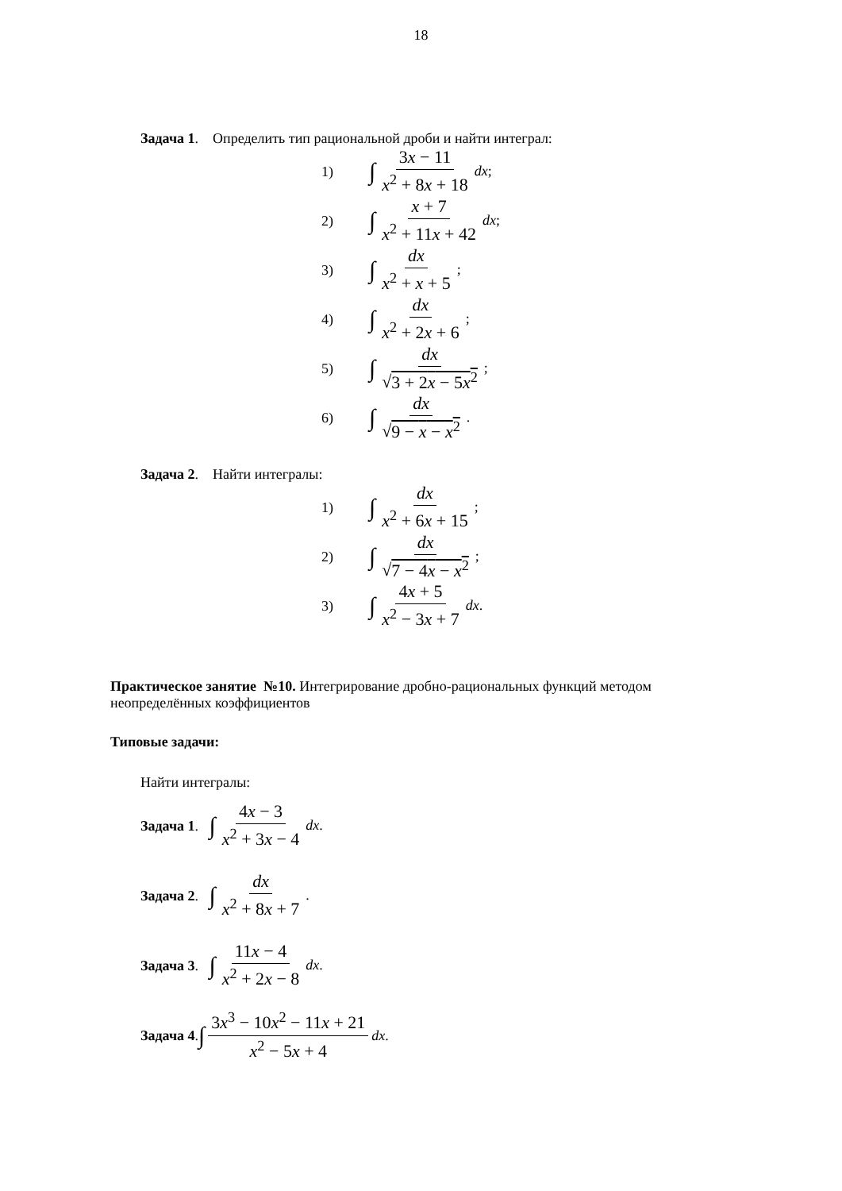18
Задача 1. Определить тип рациональной дроби и найти интеграл:
1) ∫ 3x − 11 x<sup>2</sup> + 8x + 18 dx;
2) ∫ x + 7 x<sup>2</sup> + 11x + 42 dx;
3) ∫ dx x<sup>2</sup> + x + 5;
4) ∫ dx x<sup>2</sup> + 2x + 6;
5) ∫ dx √3 + 2x − 5x<sup>2</sup>;
6) ∫ dx √9 − x − x<sup>2</sup>.
Задача 2. Найти интегралы:
1) ∫ dx x<sup>2</sup> + 6x + 15;
2) ∫ dx √7 − 4x − x<sup>2</sup>;
3) ∫ 4x + 5 x<sup>2</sup> − 3x + 7 dx.
Практическое занятие №10. Интегрирование дробно-рациональных функций методом
неопределённых коэффициентов
Типовые задачи:
Найти интегралы:
Задача 1. ∫ 4x − 3 x<sup>2</sup> + 3x − 4 dx.
Задача 2. ∫ dx x<sup>2</sup> + 8x + 7.
Задача 3. ∫ 11x − 4 x<sup>2</sup> + 2x − 8 dx.
Задача 4. ∫ 3x<sup>3</sup> − 10x<sup>2</sup> − 11x + 21 x<sup>2</sup> − 5x + 4 dx.